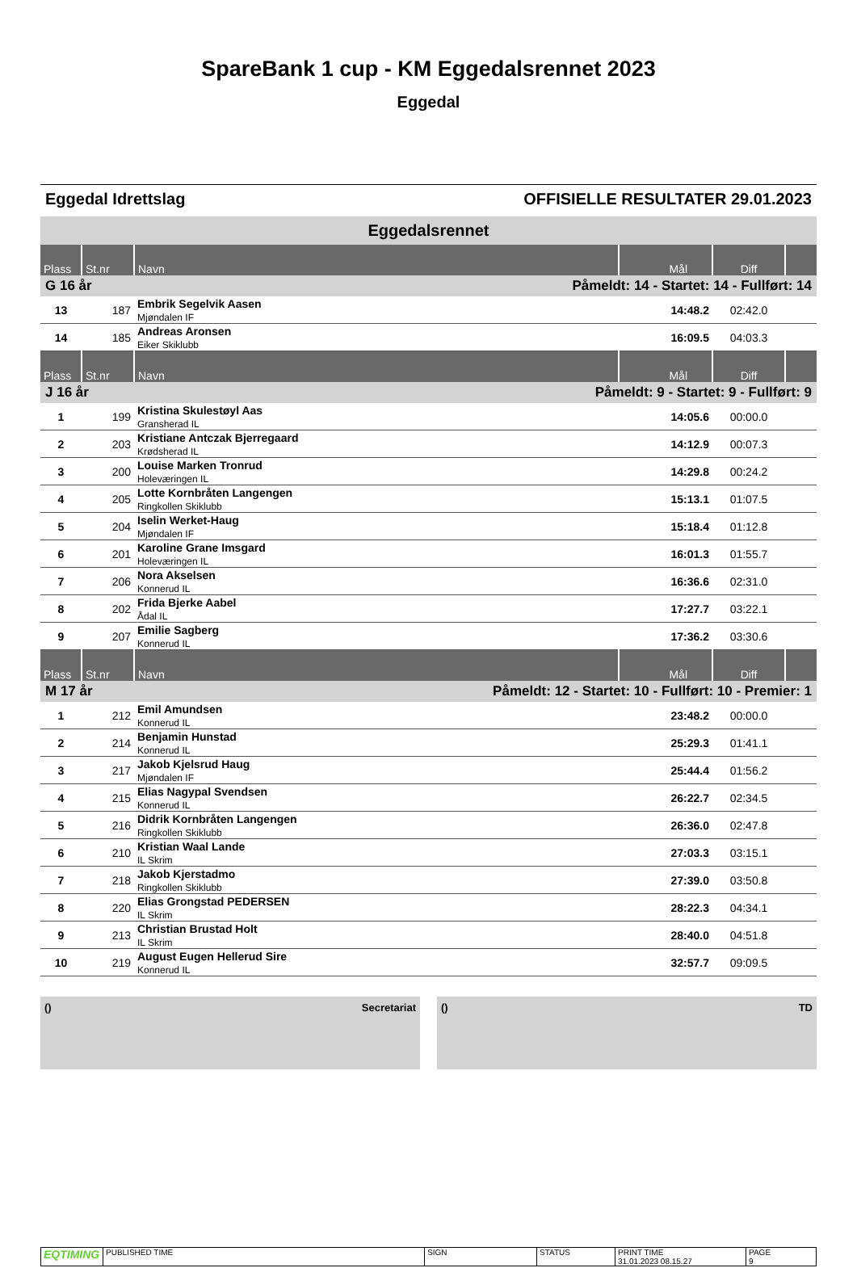SpareBank 1 cup - KM Eggedalsrennet 2023
Eggedal
Eggedal Idrettslag OFFISIELLE RESULTATER 29.01.2023
Eggedalsrennet
| Plass | St.nr | Navn | Mål | Diff | |
| --- | --- | --- | --- | --- | --- |
| G 16 år | | Påmeldt: 14 - Startet: 14 - Fullført: 14 | | | |
| 13 | 187 | Embrik Segelvik Aasen Mjøndalen IF | 14:48.2 | 02:42.0 | |
| 14 | 185 | Andreas Aronsen Eiker Skiklubb | 16:09.5 | 04:03.3 | |
| Plass | St.nr | Navn | Mål | Diff | |
| J 16 år | | Påmeldt: 9 - Startet: 9 - Fullført: 9 | | | |
| 1 | 199 | Kristina Skulestøyl Aas Gransherad IL | 14:05.6 | 00:00.0 | |
| 2 | 203 | Kristiane Antczak Bjerregaard Krødsherad IL | 14:12.9 | 00:07.3 | |
| 3 | 200 | Louise Marken Tronrud Holeværingen IL | 14:29.8 | 00:24.2 | |
| 4 | 205 | Lotte Kornbråten Langengen Ringkollen Skiklubb | 15:13.1 | 01:07.5 | |
| 5 | 204 | Iselin Werket-Haug Mjøndalen IF | 15:18.4 | 01:12.8 | |
| 6 | 201 | Karoline Grane Imsgard Holeværingen IL | 16:01.3 | 01:55.7 | |
| 7 | 206 | Nora Akselsen Konnerud IL | 16:36.6 | 02:31.0 | |
| 8 | 202 | Frida Bjerke Aabel Ådal IL | 17:27.7 | 03:22.1 | |
| 9 | 207 | Emilie Sagberg Konnerud IL | 17:36.2 | 03:30.6 | |
| Plass | St.nr | Navn | Mål | Diff | |
| M 17 år | | Påmeldt: 12 - Startet: 10 - Fullført: 10 - Premier: 1 | | | |
| 1 | 212 | Emil Amundsen Konnerud IL | 23:48.2 | 00:00.0 | |
| 2 | 214 | Benjamin Hunstad Konnerud IL | 25:29.3 | 01:41.1 | |
| 3 | 217 | Jakob Kjelsrud Haug Mjøndalen IF | 25:44.4 | 01:56.2 | |
| 4 | 215 | Elias Nagypal Svendsen Konnerud IL | 26:22.7 | 02:34.5 | |
| 5 | 216 | Didrik Kornbråten Langengen Ringkollen Skiklubb | 26:36.0 | 02:47.8 | |
| 6 | 210 | Kristian Waal Lande IL Skrim | 27:03.3 | 03:15.1 | |
| 7 | 218 | Jakob Kjerstadmo Ringkollen Skiklubb | 27:39.0 | 03:50.8 | |
| 8 | 220 | Elias Grongstad PEDERSEN IL Skrim | 28:22.3 | 04:34.1 | |
| 9 | 213 | Christian Brustad Holt IL Skrim | 28:40.0 | 04:51.8 | |
| 10 | 219 | August Eugen Hellerud Sire Konnerud IL | 32:57.7 | 09:09.5 | |
() Secretariat () TD
| EQTIMING | PUBLISHED TIME | SIGN | STATUS | PRINT TIME 31.01.2023 08.15.27 | PAGE 9 |